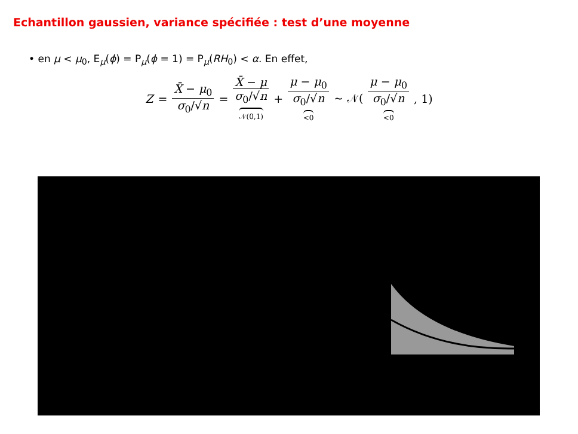Echantillon gaussien, variance spécifiée : test d’une moyenne
• en μ < μ<sub>0</sub>, E<sub>μ</sub>(ϕ) = P<sub>μ</sub>(ϕ = 1) = P<sub>μ</sub>(RH<sub>0</sub>) < α. En effet,
Z = X̄ − μ<sub>0</sub> σ<sub>0</sub>/√n = X̄ − μ σ<sub>0</sub>/√n 𝒩(0,1) + μ − μ<sub>0</sub> σ<sub>0</sub>/√n <0 ∼ 𝒩( μ − μ<sub>0</sub> σ<sub>0</sub>/√n <0, 1)